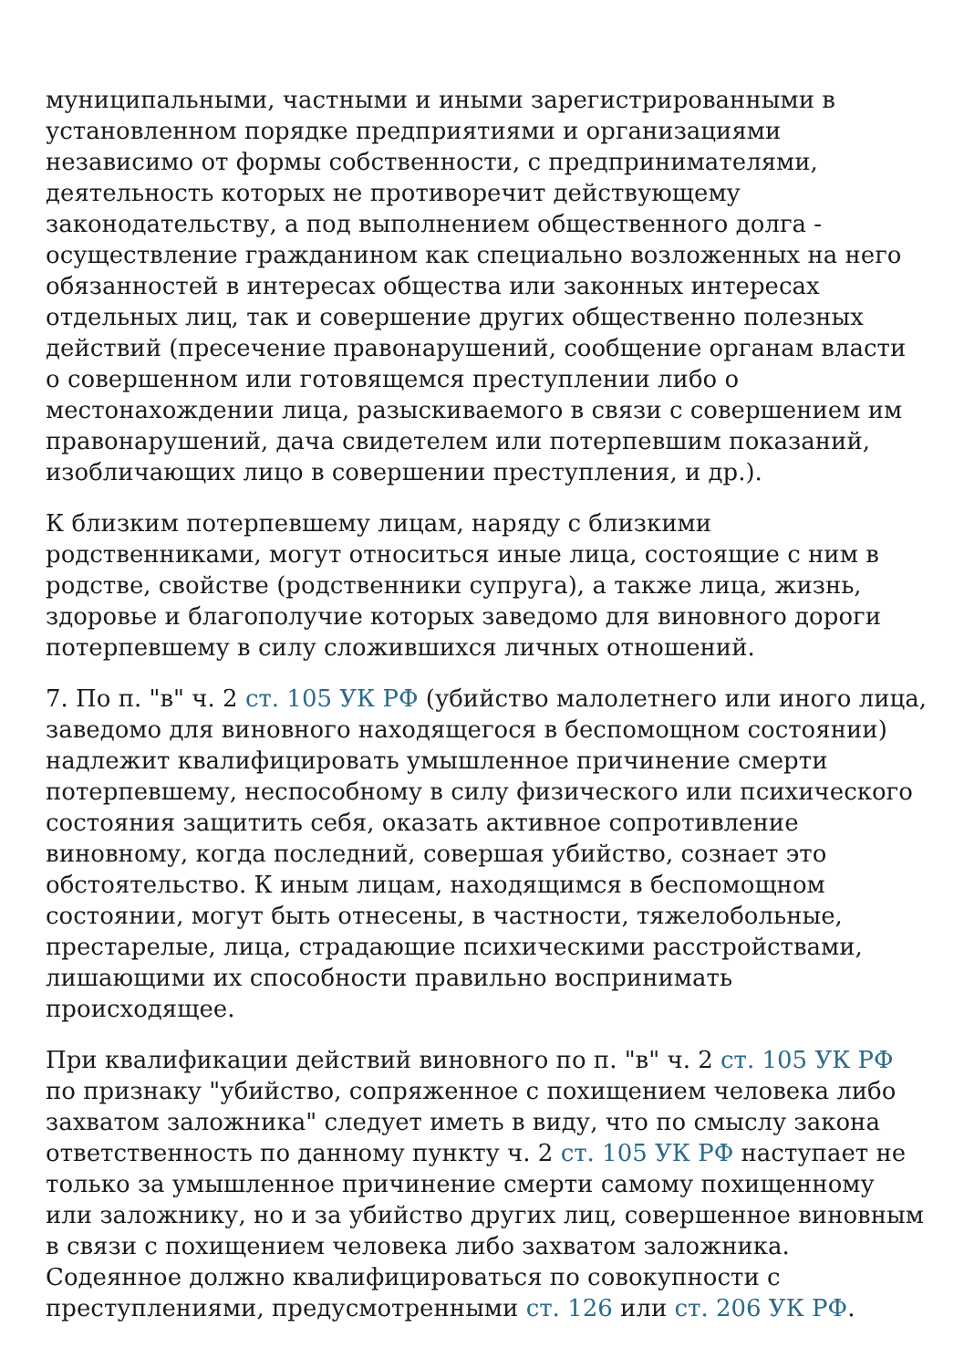муниципальными, частными и иными зарегистрированными в установленном порядке предприятиями и организациями независимо от формы собственности, с предпринимателями, деятельность которых не противоречит действующему законодательству, а под выполнением общественного долга - осуществление гражданином как специально возложенных на него обязанностей в интересах общества или законных интересах отдельных лиц, так и совершение других общественно полезных действий (пресечение правонарушений, сообщение органам власти о совершенном или готовящемся преступлении либо о местонахождении лица, разыскиваемого в связи с совершением им правонарушений, дача свидетелем или потерпевшим показаний, изобличающих лицо в совершении преступления, и др.).
К близким потерпевшему лицам, наряду с близкими родственниками, могут относиться иные лица, состоящие с ним в родстве, свойстве (родственники супруга), а также лица, жизнь, здоровье и благополучие которых заведомо для виновного дороги потерпевшему в силу сложившихся личных отношений.
7. По п. "в" ч. 2 ст. 105 УК РФ (убийство малолетнего или иного лица, заведомо для виновного находящегося в беспомощном состоянии) надлежит квалифицировать умышленное причинение смерти потерпевшему, неспособному в силу физического или психического состояния защитить себя, оказать активное сопротивление виновному, когда последний, совершая убийство, сознает это обстоятельство. К иным лицам, находящимся в беспомощном состоянии, могут быть отнесены, в частности, тяжелобольные, престарелые, лица, страдающие психическими расстройствами, лишающими их способности правильно воспринимать происходящее.
При квалификации действий виновного по п. "в" ч. 2 ст. 105 УК РФ по признаку "убийство, сопряженное с похищением человека либо захватом заложника" следует иметь в виду, что по смыслу закона ответственность по данному пункту ч. 2 ст. 105 УК РФ наступает не только за умышленное причинение смерти самому похищенному или заложнику, но и за убийство других лиц, совершенное виновным в связи с похищением человека либо захватом заложника. Содеянное должно квалифицироваться по совокупности с преступлениями, предусмотренными ст. 126 или ст. 206 УК РФ.